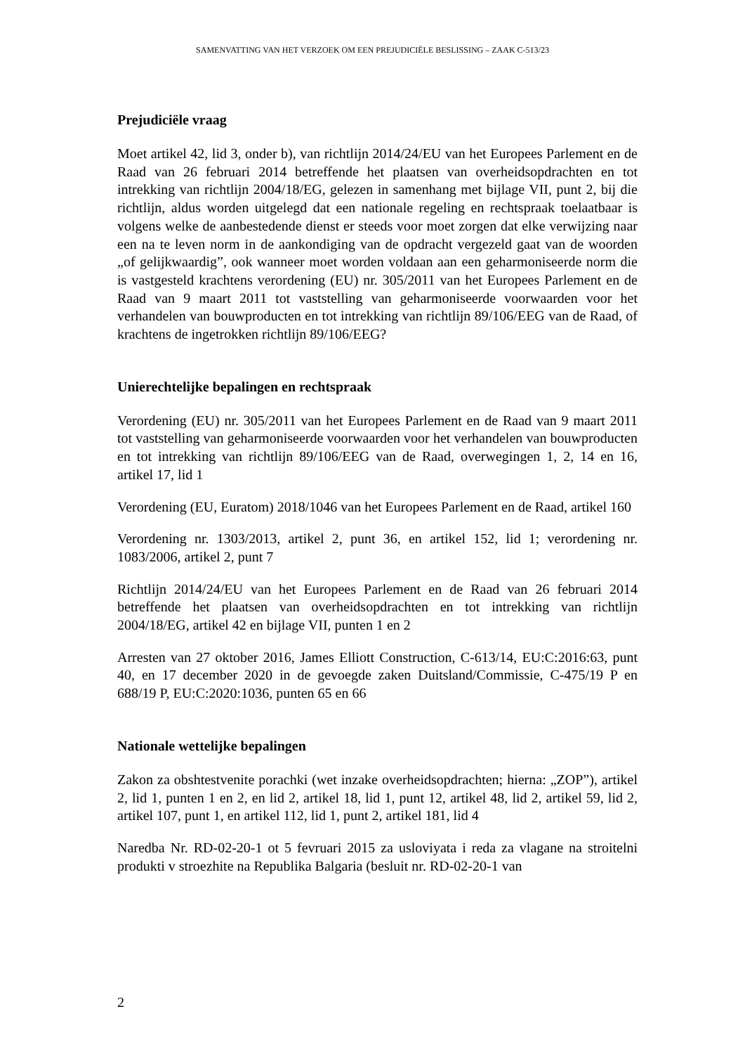SAMENVATTING VAN HET VERZOEK OM EEN PREJUDICIËLE BESLISSING – ZAAK C-513/23
Prejudiciële vraag
Moet artikel 42, lid 3, onder b), van richtlijn 2014/24/EU van het Europees Parlement en de Raad van 26 februari 2014 betreffende het plaatsen van overheidsopdrachten en tot intrekking van richtlijn 2004/18/EG, gelezen in samenhang met bijlage VII, punt 2, bij die richtlijn, aldus worden uitgelegd dat een nationale regeling en rechtspraak toelaatbaar is volgens welke de aanbestedende dienst er steeds voor moet zorgen dat elke verwijzing naar een na te leven norm in de aankondiging van de opdracht vergezeld gaat van de woorden „of gelijkwaardig”, ook wanneer moet worden voldaan aan een geharmoniseerde norm die is vastgesteld krachtens verordening (EU) nr. 305/2011 van het Europees Parlement en de Raad van 9 maart 2011 tot vaststelling van geharmoniseerde voorwaarden voor het verhandelen van bouwproducten en tot intrekking van richtlijn 89/106/EEG van de Raad, of krachtens de ingetrokken richtlijn 89/106/EEG?
Unierechtelijke bepalingen en rechtspraak
Verordening (EU) nr. 305/2011 van het Europees Parlement en de Raad van 9 maart 2011 tot vaststelling van geharmoniseerde voorwaarden voor het verhandelen van bouwproducten en tot intrekking van richtlijn 89/106/EEG van de Raad, overwegingen 1, 2, 14 en 16, artikel 17, lid 1
Verordening (EU, Euratom) 2018/1046 van het Europees Parlement en de Raad, artikel 160
Verordening nr. 1303/2013, artikel 2, punt 36, en artikel 152, lid 1; verordening nr. 1083/2006, artikel 2, punt 7
Richtlijn 2014/24/EU van het Europees Parlement en de Raad van 26 februari 2014 betreffende het plaatsen van overheidsopdrachten en tot intrekking van richtlijn 2004/18/EG, artikel 42 en bijlage VII, punten 1 en 2
Arresten van 27 oktober 2016, James Elliott Construction, C-613/14, EU:C:2016:63, punt 40, en 17 december 2020 in de gevoegde zaken Duitsland/Commissie, C-475/19 P en 688/19 P, EU:C:2020:1036, punten 65 en 66
Nationale wettelijke bepalingen
Zakon za obshtestvenite porachki (wet inzake overheidsopdrachten; hierna: „ZOP”), artikel 2, lid 1, punten 1 en 2, en lid 2, artikel 18, lid 1, punt 12, artikel 48, lid 2, artikel 59, lid 2, artikel 107, punt 1, en artikel 112, lid 1, punt 2, artikel 181, lid 4
Naredba Nr. RD-02-20-1 ot 5 fevruari 2015 za usloviyata i reda za vlagane na stroitelni produkti v stroezhite na Republika Balgaria (besluit nr. RD-02-20-1 van
2